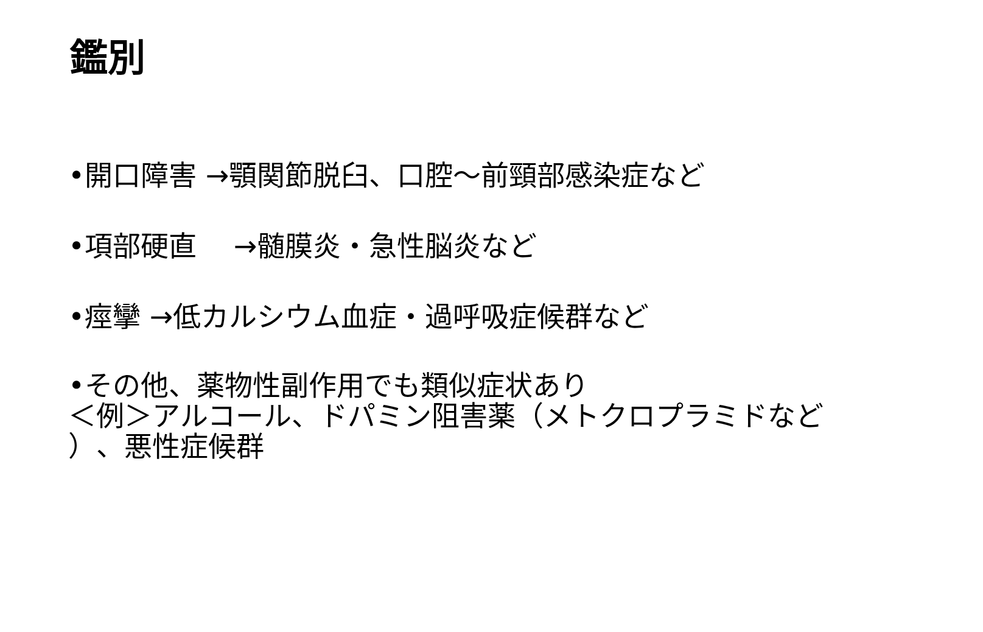鑑別
•開口障害 →顎関節脱臼、口腔～前頸部感染症など
•項部硬直　 →髄膜炎・急性脳炎など
•痙攣 →低カルシウム血症・過呼吸症候群など
•その他、薬物性副作用でも類似症状あり
＜例＞アルコール、ドパミン阻害薬（メトクロプラミドなど
）、悪性症候群